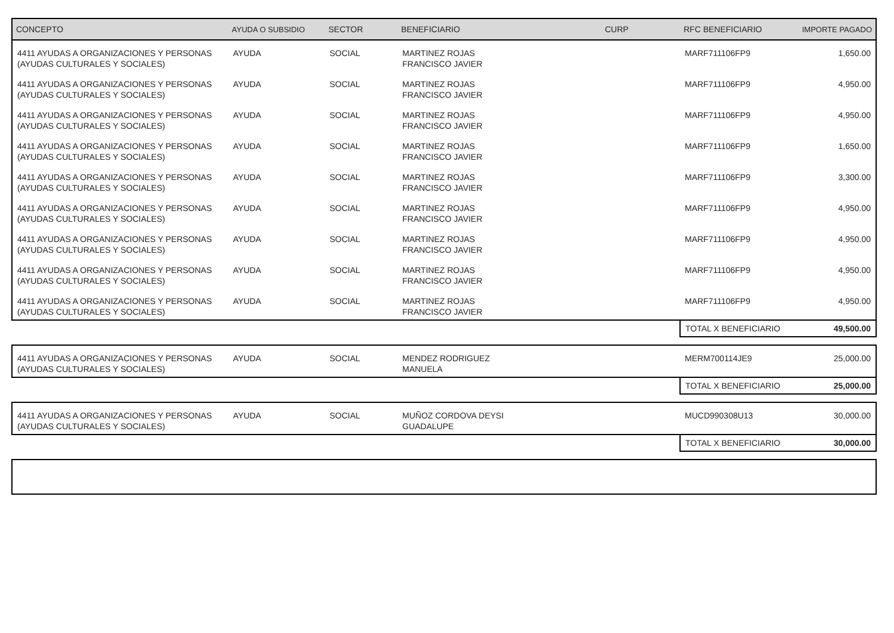| CONCEPTO | AYUDA O SUBSIDIO | SECTOR | BENEFICIARIO | CURP | RFC BENEFICIARIO | IMPORTE PAGADO |
| --- | --- | --- | --- | --- | --- | --- |
| 4411 AYUDAS A ORGANIZACIONES Y PERSONAS (AYUDAS CULTURALES Y SOCIALES) | AYUDA | SOCIAL | MARTINEZ ROJAS FRANCISCO JAVIER | | MARF711106FP9 | 1,650.00 |
| 4411 AYUDAS A ORGANIZACIONES Y PERSONAS (AYUDAS CULTURALES Y SOCIALES) | AYUDA | SOCIAL | MARTINEZ ROJAS FRANCISCO JAVIER | | MARF711106FP9 | 4,950.00 |
| 4411 AYUDAS A ORGANIZACIONES Y PERSONAS (AYUDAS CULTURALES Y SOCIALES) | AYUDA | SOCIAL | MARTINEZ ROJAS FRANCISCO JAVIER | | MARF711106FP9 | 4,950.00 |
| 4411 AYUDAS A ORGANIZACIONES Y PERSONAS (AYUDAS CULTURALES Y SOCIALES) | AYUDA | SOCIAL | MARTINEZ ROJAS FRANCISCO JAVIER | | MARF711106FP9 | 1,650.00 |
| 4411 AYUDAS A ORGANIZACIONES Y PERSONAS (AYUDAS CULTURALES Y SOCIALES) | AYUDA | SOCIAL | MARTINEZ ROJAS FRANCISCO JAVIER | | MARF711106FP9 | 3,300.00 |
| 4411 AYUDAS A ORGANIZACIONES Y PERSONAS (AYUDAS CULTURALES Y SOCIALES) | AYUDA | SOCIAL | MARTINEZ ROJAS FRANCISCO JAVIER | | MARF711106FP9 | 4,950.00 |
| 4411 AYUDAS A ORGANIZACIONES Y PERSONAS (AYUDAS CULTURALES Y SOCIALES) | AYUDA | SOCIAL | MARTINEZ ROJAS FRANCISCO JAVIER | | MARF711106FP9 | 4,950.00 |
| 4411 AYUDAS A ORGANIZACIONES Y PERSONAS (AYUDAS CULTURALES Y SOCIALES) | AYUDA | SOCIAL | MARTINEZ ROJAS FRANCISCO JAVIER | | MARF711106FP9 | 4,950.00 |
| 4411 AYUDAS A ORGANIZACIONES Y PERSONAS (AYUDAS CULTURALES Y SOCIALES) | AYUDA | SOCIAL | MARTINEZ ROJAS FRANCISCO JAVIER | | MARF711106FP9 | 4,950.00 |
| | | | | | TOTAL X BENEFICIARIO | 49,500.00 |
| 4411 AYUDAS A ORGANIZACIONES Y PERSONAS (AYUDAS CULTURALES Y SOCIALES) | AYUDA | SOCIAL | MENDEZ RODRIGUEZ MANUELA | | MERM700114JE9 | 25,000.00 |
| | | | | | TOTAL X BENEFICIARIO | 25,000.00 |
| 4411 AYUDAS A ORGANIZACIONES Y PERSONAS (AYUDAS CULTURALES Y SOCIALES) | AYUDA | SOCIAL | MUÑOZ CORDOVA DEYSI GUADALUPE | | MUCD990308U13 | 30,000.00 |
| | | | | | TOTAL X BENEFICIARIO | 30,000.00 |